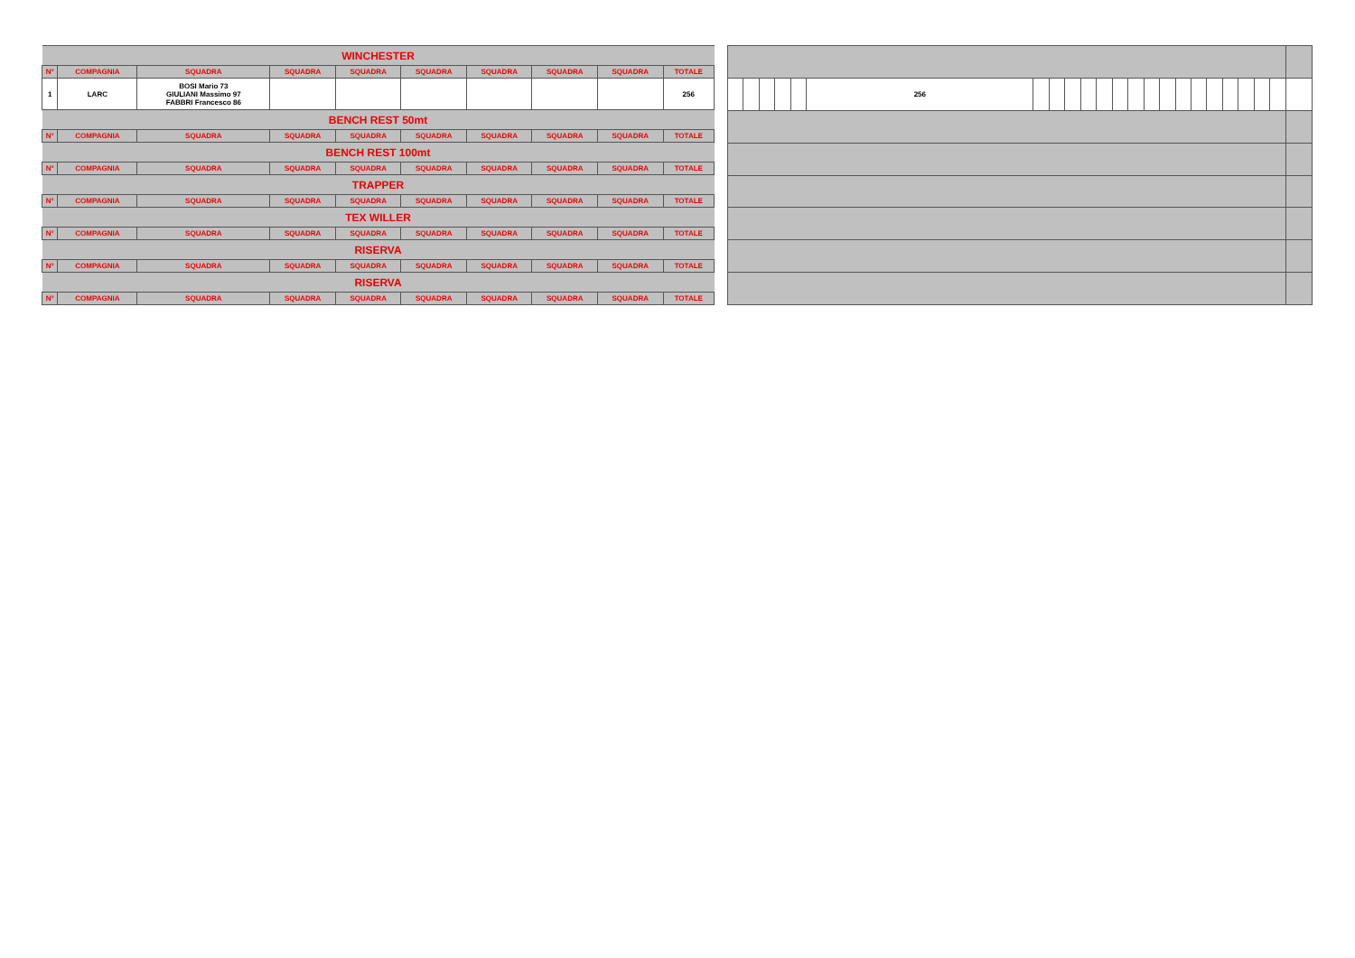| WINCHESTER | | | | | | | | | |
| N° | COMPAGNIA | SQUADRA | SQUADRA | SQUADRA | SQUADRA | SQUADRA | SQUADRA | SQUADRA | TOTALE |
| 1 | LARC | BOSI Mario 73 GIULIANI Massimo 97 FABBRI Francesco 86 | | | | | | | 256 |
| BENCH REST 50mt | | | | | | | | | |
| N° | COMPAGNIA | SQUADRA | SQUADRA | SQUADRA | SQUADRA | SQUADRA | SQUADRA | SQUADRA | TOTALE |
| BENCH REST 100mt | | | | | | | | | |
| N° | COMPAGNIA | SQUADRA | SQUADRA | SQUADRA | SQUADRA | SQUADRA | SQUADRA | SQUADRA | TOTALE |
| TRAPPER | | | | | | | | | |
| N° | COMPAGNIA | SQUADRA | SQUADRA | SQUADRA | SQUADRA | SQUADRA | SQUADRA | SQUADRA | TOTALE |
| TEX WILLER | | | | | | | | | |
| N° | COMPAGNIA | SQUADRA | SQUADRA | SQUADRA | SQUADRA | SQUADRA | SQUADRA | SQUADRA | TOTALE |
| RISERVA | | | | | | | | | |
| N° | COMPAGNIA | SQUADRA | SQUADRA | SQUADRA | SQUADRA | SQUADRA | SQUADRA | SQUADRA | TOTALE |
| RISERVA | | | | | | | | | |
| N° | COMPAGNIA | SQUADRA | SQUADRA | SQUADRA | SQUADRA | SQUADRA | SQUADRA | SQUADRA | TOTALE |
| | | | | | 256 | | | | | | | | | | | | | | | | | |